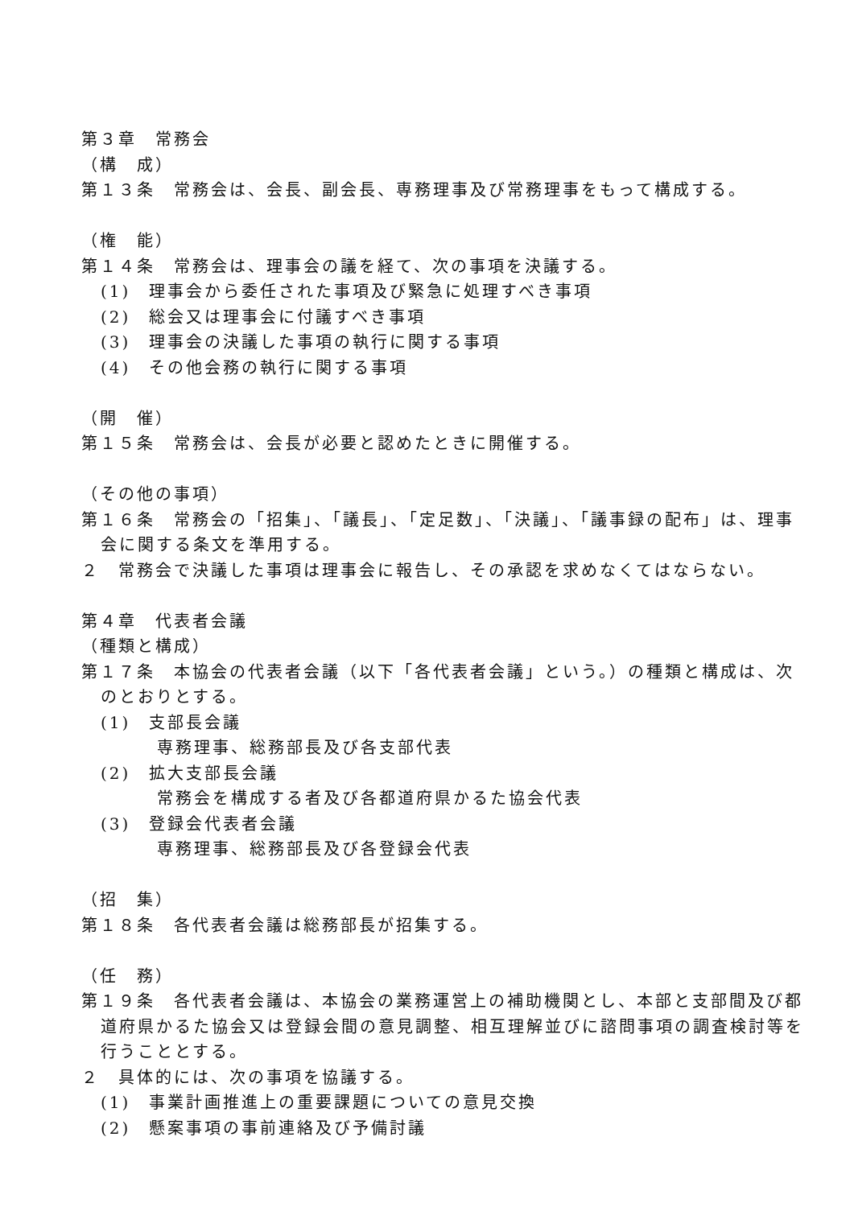第３章　常務会
（構　成）
第１３条　常務会は、会長、副会長、専務理事及び常務理事をもって構成する。
（権　能）
第１４条　常務会は、理事会の議を経て、次の事項を決議する。
(1)　理事会から委任された事項及び緊急に処理すべき事項
(2)　総会又は理事会に付議すべき事項
(3)　理事会の決議した事項の執行に関する事項
(4)　その他会務の執行に関する事項
（開　催）
第１５条　常務会は、会長が必要と認めたときに開催する。
（その他の事項）
第１６条　常務会の「招集」、「議長」、「定足数」、「決議」、「議事録の配布」は、理事会に関する条文を準用する。
２　常務会で決議した事項は理事会に報告し、その承認を求めなくてはならない。
第４章　代表者会議
（種類と構成）
第１７条　本協会の代表者会議（以下「各代表者会議」という。）の種類と構成は、次のとおりとする。
(1)　支部長会議
専務理事、総務部長及び各支部代表
(2)　拡大支部長会議
常務会を構成する者及び各都道府県かるた協会代表
(3)　登録会代表者会議
専務理事、総務部長及び各登録会代表
（招　集）
第１８条　各代表者会議は総務部長が招集する。
（任　務）
第１９条　各代表者会議は、本協会の業務運営上の補助機関とし、本部と支部間及び都道府県かるた協会又は登録会間の意見調整、相互理解並びに諮問事項の調査検討等を行うこととする。
２　具体的には、次の事項を協議する。
(1)　事業計画推進上の重要課題についての意見交換
(2)　懸案事項の事前連絡及び予備討議